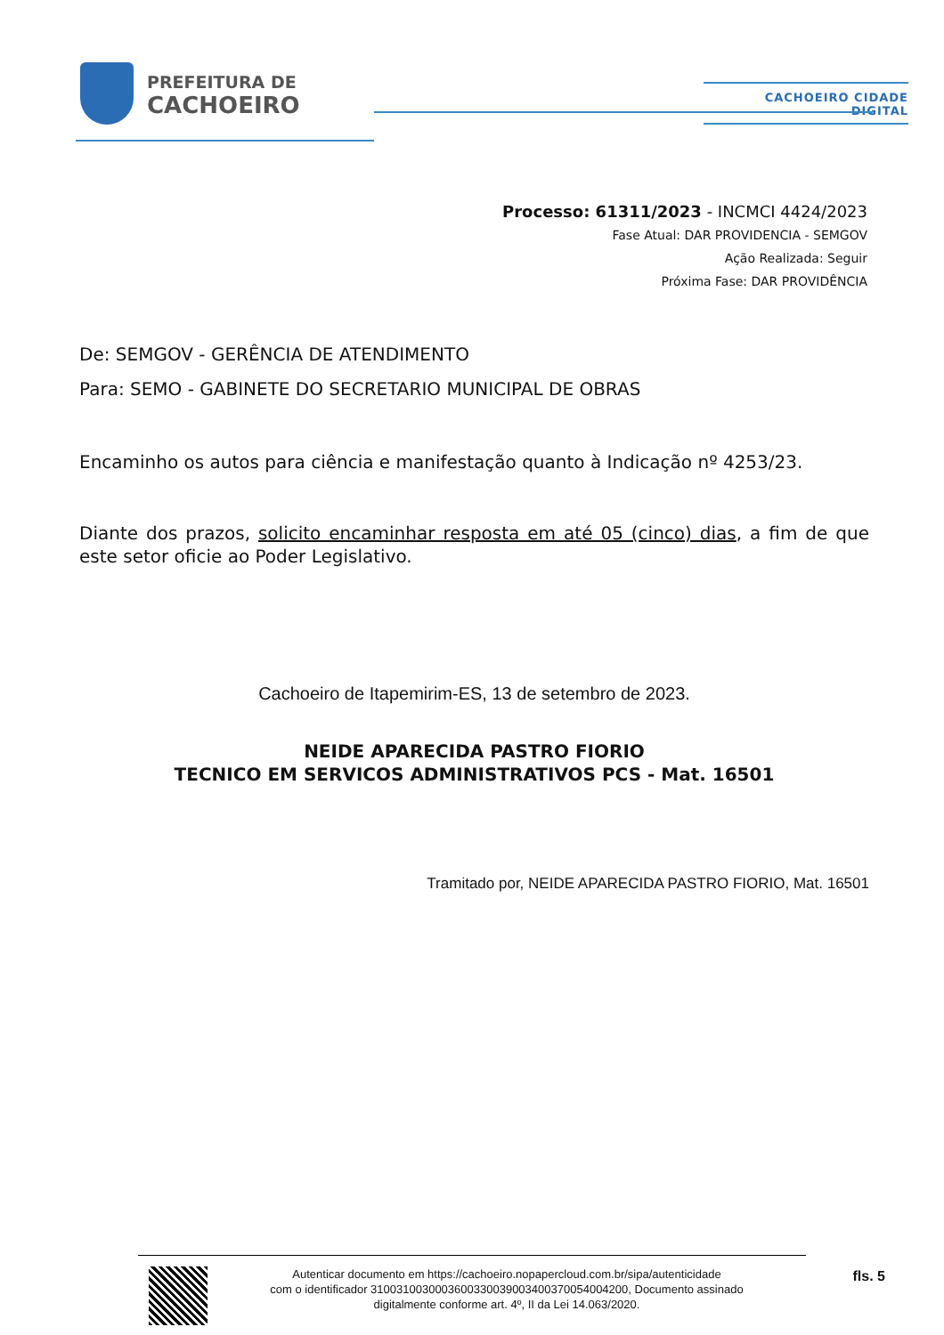PREFEITURA DE
CACHOEIRO
CACHOEIRO CIDADE DIGITAL
Processo: 61311/2023 - INCMCI 4424/2023
Fase Atual: DAR PROVIDENCIA - SEMGOV
Ação Realizada: Seguir
Próxima Fase: DAR PROVIDÊNCIA
De: SEMGOV - GERÊNCIA DE ATENDIMENTO
Para: SEMO - GABINETE DO SECRETARIO MUNICIPAL DE OBRAS
Encaminho os autos para ciência e manifestação quanto à Indicação nº 4253/23.
Diante dos prazos, solicito encaminhar resposta em até 05 (cinco) dias, a fim de que este setor oficie ao Poder Legislativo.
Cachoeiro de Itapemirim-ES, 13 de setembro de 2023.
NEIDE APARECIDA PASTRO FIORIO
TECNICO EM SERVICOS ADMINISTRATIVOS PCS - Mat. 16501
Tramitado por, NEIDE APARECIDA PASTRO FIORIO, Mat. 16501
Autenticar documento em https://cachoeiro.nopapercloud.com.br/sipa/autenticidade
com o identificador 3100310030003600330039003400370054004200, Documento assinado
digitalmente conforme art. 4º, II da Lei 14.063/2020.
fls. 5